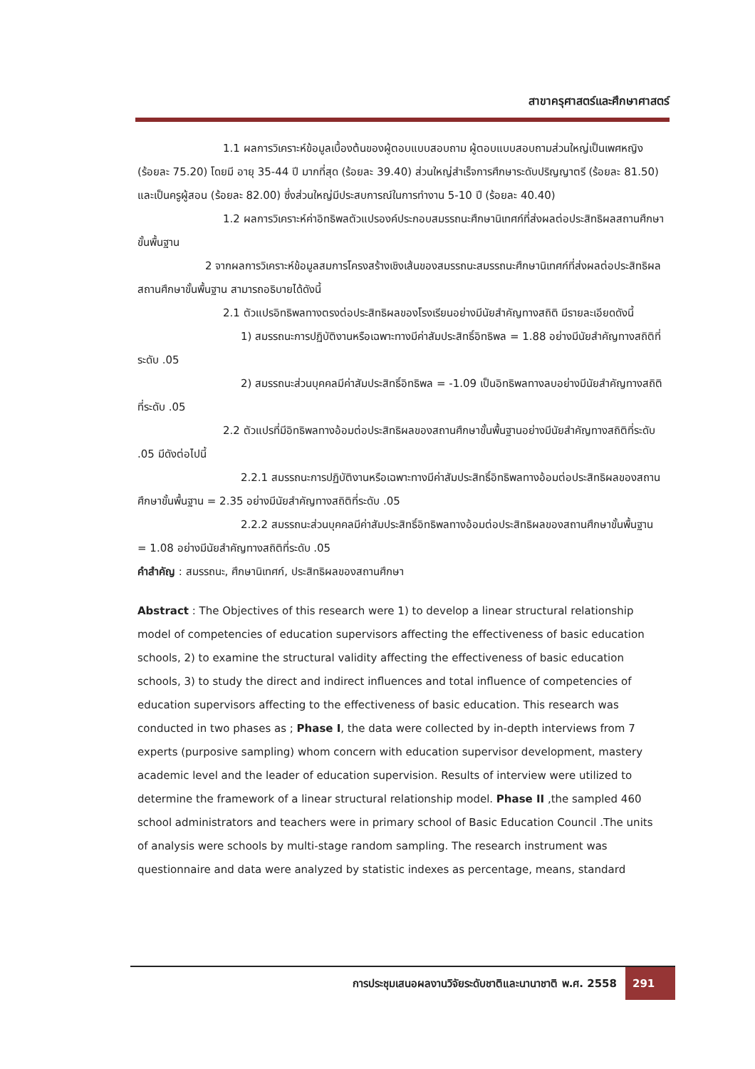สาขาครุศาสตร์และศึกษาศาสตร์
1.1 ผลการวิเคราะห์ข้อมูลเบื้องต้นของผู้ตอบแบบสอบถาม ผู้ตอบแบบสอบถามส่วนใหญ่เป็นเพศหญิง (ร้อยละ 75.20) โดยมี อายุ 35-44 ปี มากที่สุด (ร้อยละ 39.40) ส่วนใหญ่สำเร็จการศึกษาระดับปริญญาตรี (ร้อยละ 81.50) และเป็นครูผู้สอน (ร้อยละ 82.00) ซึ่งส่วนใหญ่มีประสบการณ์ในการทำงาน 5-10 ปี (ร้อยละ 40.40)
1.2 ผลการวิเคราะห์ค่าอิทธิพลตัวแปรองค์ประกอบสมรรถนะศึกษานิเทศก์ที่ส่งผลต่อประสิทธิผลสถานศึกษาขั้นพื้นฐาน
2 จากผลการวิเคราะห์ข้อมูลสมการโครงสร้างเชิงเส้นของสมรรถนะสมรรถนะศึกษานิเทศก์ที่ส่งผลต่อประสิทธิผลสถานศึกษาขั้นพื้นฐาน สามารถอธิบายได้ดังนี้
2.1 ตัวแปรอิทธิพลทางตรงต่อประสิทธิผลของโรงเรียนอย่างมีนัยสำคัญทางสถิติ มีรายละเอียดดังนี้
1) สมรรถนะการปฏิบัติงานหรือเฉพาะทางมีค่าสัมประสิทธิ์อิทธิพล = 1.88 อย่างมีนัยสำคัญทางสถิติที่ระดับ .05
2) สมรรถนะส่วนบุคคลมีค่าสัมประสิทธิ์อิทธิพล = -1.09 เป็นอิทธิพลทางลบอย่างมีนัยสำคัญทางสถิติที่ระดับ .05
2.2 ตัวแปรที่มีอิทธิพลทางอ้อมต่อประสิทธิผลของสถานศึกษาขั้นพื้นฐานอย่างมีนัยสำคัญทางสถิติที่ระดับ .05 มีดังต่อไปนี้
2.2.1 สมรรถนะการปฏิบัติงานหรือเฉพาะทางมีค่าสัมประสิทธิ์อิทธิพลทางอ้อมต่อประสิทธิผลของสถานศึกษาขั้นพื้นฐาน = 2.35 อย่างมีนัยสำคัญทางสถิติที่ระดับ .05
2.2.2 สมรรถนะส่วนบุคคลมีค่าสัมประสิทธิ์อิทธิพลทางอ้อมต่อประสิทธิผลของสถานศึกษาขั้นพื้นฐาน = 1.08 อย่างมีนัยสำคัญทางสถิติที่ระดับ .05
คำสำคัญ : สมรรถนะ, ศึกษานิเทศก์, ประสิทธิผลของสถานศึกษา
Abstract : The Objectives of this research were 1) to develop a linear structural relationship model of competencies of education supervisors affecting the effectiveness of basic education schools, 2) to examine the structural validity affecting the effectiveness of basic education schools, 3) to study the direct and indirect influences and total influence of competencies of education supervisors affecting to the effectiveness of basic education. This research was conducted in two phases as ; Phase I, the data were collected by in-depth interviews from 7 experts (purposive sampling) whom concern with education supervisor development, mastery academic level and the leader of education supervision. Results of interview were utilized to determine the framework of a linear structural relationship model. Phase II ,the sampled 460 school administrators and teachers were in primary school of Basic Education Council .The units of analysis were schools by multi-stage random sampling. The research instrument was questionnaire and data were analyzed by statistic indexes as percentage, means, standard
การประชุมเสนอผลงานวิจัยระดับชาติและนานาชาติ พ.ศ. 2558 291